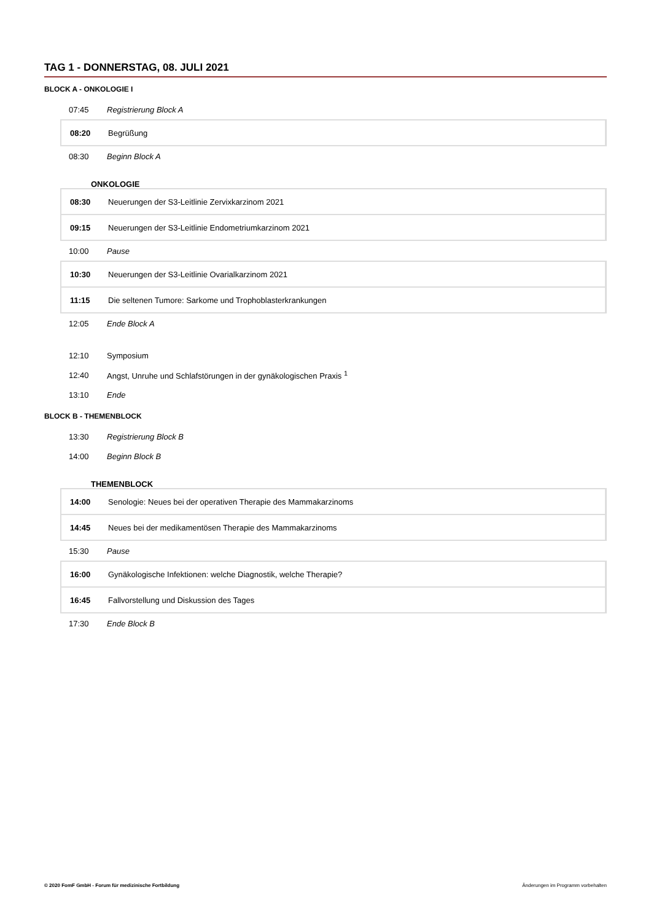TAG 1 - DONNERSTAG, 08. JULI 2021
BLOCK A - ONKOLOGIE I
07:45 Registrierung Block A
08:20 Begrüßung
08:30 Beginn Block A
ONKOLOGIE
08:30 Neuerungen der S3-Leitlinie Zervixkarzinom 2021
09:15 Neuerungen der S3-Leitlinie Endometriumkarzinom 2021
10:00 Pause
10:30 Neuerungen der S3-Leitlinie Ovarialkarzinom 2021
11:15 Die seltenen Tumore: Sarkome und Trophoblasterkrankungen
12:05 Ende Block A
12:10 Symposium
12:40 Angst, Unruhe und Schlafstörungen in der gynäkologischen Praxis <sup>1</sup>
13:10 Ende
BLOCK B - THEMENBLOCK
13:30 Registrierung Block B
14:00 Beginn Block B
THEMENBLOCK
14:00 Senologie: Neues bei der operativen Therapie des Mammakarzinoms
14:45 Neues bei der medikamentösen Therapie des Mammakarzinoms
15:30 Pause
16:00 Gynäkologische Infektionen: welche Diagnostik, welche Therapie?
16:45 Fallvorstellung und Diskussion des Tages
17:30 Ende Block B
© 2020 FomF GmbH - Forum für medizinische Fortbildung Änderungen im Programm vorbehalten